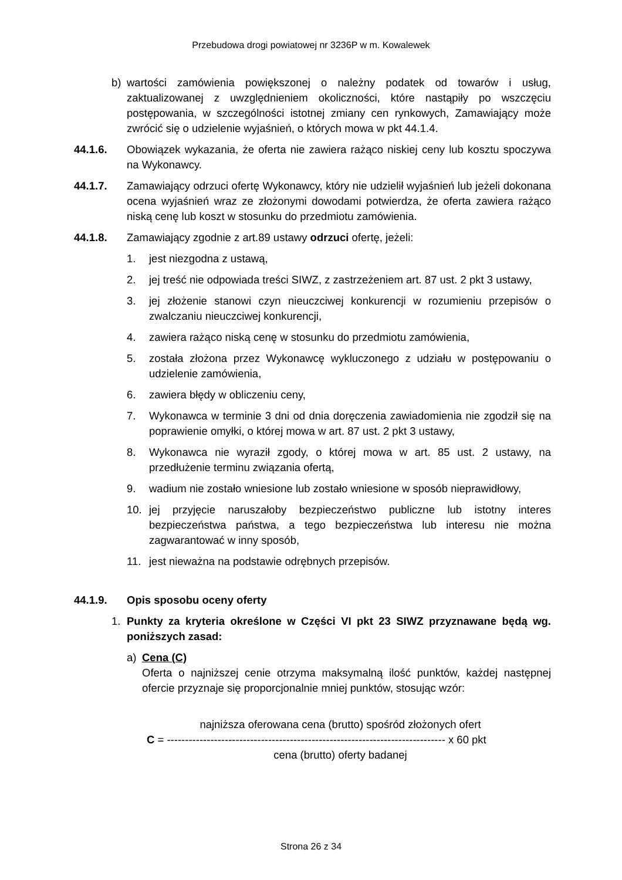Przebudowa drogi powiatowej nr 3236P w m. Kowalewek
b) wartości zamówienia powiększonej o należny podatek od towarów i usług, zaktualizowanej z uwzględnieniem okoliczności, które nastąpiły po wszczęciu postępowania, w szczególności istotnej zmiany cen rynkowych, Zamawiający może zwrócić się o udzielenie wyjaśnień, o których mowa w pkt 44.1.4.
44.1.6. Obowiązek wykazania, że oferta nie zawiera rażąco niskiej ceny lub kosztu spoczywa na Wykonawcy.
44.1.7. Zamawiający odrzuci ofertę Wykonawcy, który nie udzielił wyjaśnień lub jeżeli dokonana ocena wyjaśnień wraz ze złożonymi dowodami potwierdza, że oferta zawiera rażąco niską cenę lub koszt w stosunku do przedmiotu zamówienia.
44.1.8. Zamawiający zgodnie z art.89 ustawy odrzuci ofertę, jeżeli:
1. jest niezgodna z ustawą,
2. jej treść nie odpowiada treści SIWZ, z zastrzeżeniem art. 87 ust. 2 pkt 3 ustawy,
3. jej złożenie stanowi czyn nieuczciwej konkurencji w rozumieniu przepisów o zwalczaniu nieuczciwej konkurencji,
4. zawiera rażąco niską cenę w stosunku do przedmiotu zamówienia,
5. została złożona przez Wykonawcę wykluczonego z udziału w postępowaniu o udzielenie zamówienia,
6. zawiera błędy w obliczeniu ceny,
7. Wykonawca w terminie 3 dni od dnia doręczenia zawiadomienia nie zgodził się na poprawienie omyłki, o której mowa w art. 87 ust. 2 pkt 3 ustawy,
8. Wykonawca nie wyraził zgody, o której mowa w art. 85 ust. 2 ustawy, na przedłużenie terminu związania ofertą,
9. wadium nie zostało wniesione lub zostało wniesione w sposób nieprawidłowy,
10. jej przyjęcie naruszałoby bezpieczeństwo publiczne lub istotny interes bezpieczeństwa państwa, a tego bezpieczeństwa lub interesu nie można zagwarantować w inny sposób,
11. jest nieważna na podstawie odrębnych przepisów.
44.1.9. Opis sposobu oceny oferty
1. Punkty za kryteria określone w Części VI pkt 23 SIWZ przyznawane będą wg. poniższych zasad:
a) Cena (C)
Oferta o najniższej cenie otrzyma maksymalną ilość punktów, każdej następnej ofercie przyznaje się proporcjonalnie mniej punktów, stosując wzór:
najniższa oferowana cena (brutto) spośród złożonych ofert
C = ----------------------------------------------------------------------------- x 60 pkt
cena (brutto) oferty badanej
Strona 26 z 34